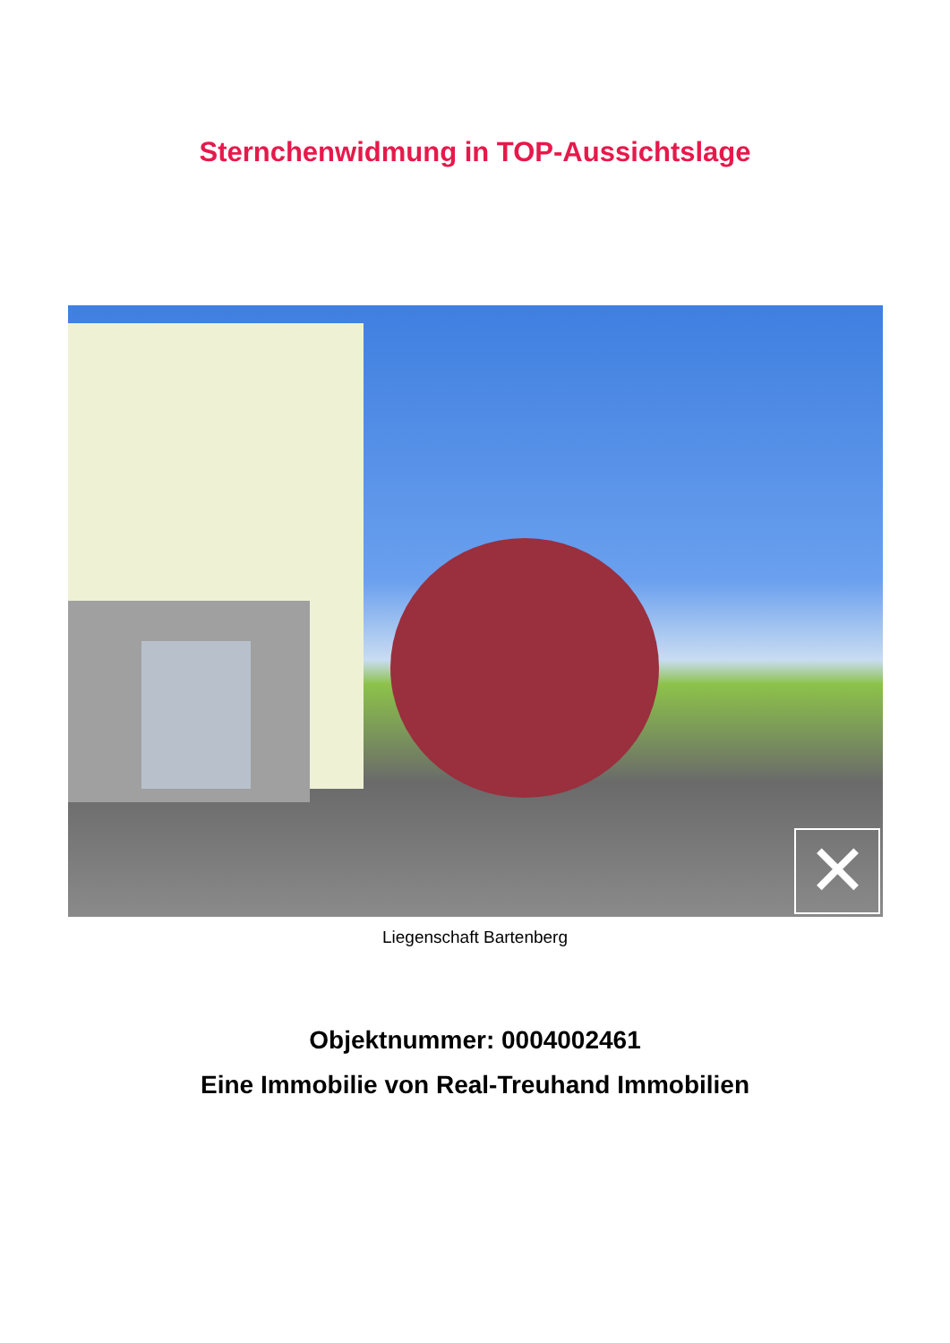Sternchenwidmung in TOP-Aussichtslage
✕
Liegenschaft Bartenberg
Objektnummer: 0004002461
Eine Immobilie von Real-Treuhand Immobilien